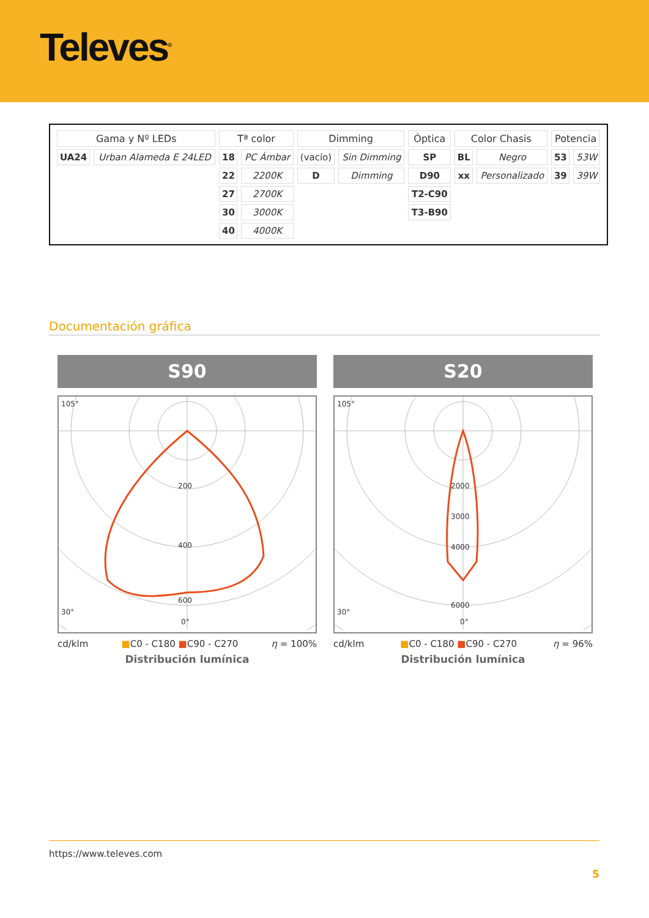Televes<sup>®</sup>
| Gama y Nº LEDs | | Tª color | | Dimming | | Óptica | Color Chasis | | Potencia | |
| --- | --- | --- | --- | --- | --- | --- | --- | --- | --- | --- |
| UA24 | Urban Alameda E 24LED | 18 | PC Ámbar | (vacío) | Sin Dimming | SP | BL | Negro | 53 | 53W |
| | | 22 | 2200K | D | Dimming | D90 | xx | Personalizado | 39 | 39W |
| | | 27 | 2700K | | | T2-C90 | | | | |
| | | 30 | 3000K | | | T3-B90 | | | | |
| | | 40 | 4000K | | | | | | | |
Documentación gráfica
S90
200
400
600
105°
30°
0°
cd/klm ■C0 - C180 ■C90 - C270 η = 100%
Distribución lumínica
S20
2000
3000
4000
6000
105°
30°
0°
cd/klm ■C0 - C180 ■C90 - C270 η = 96%
Distribución lumínica
https://www.televes.com
5